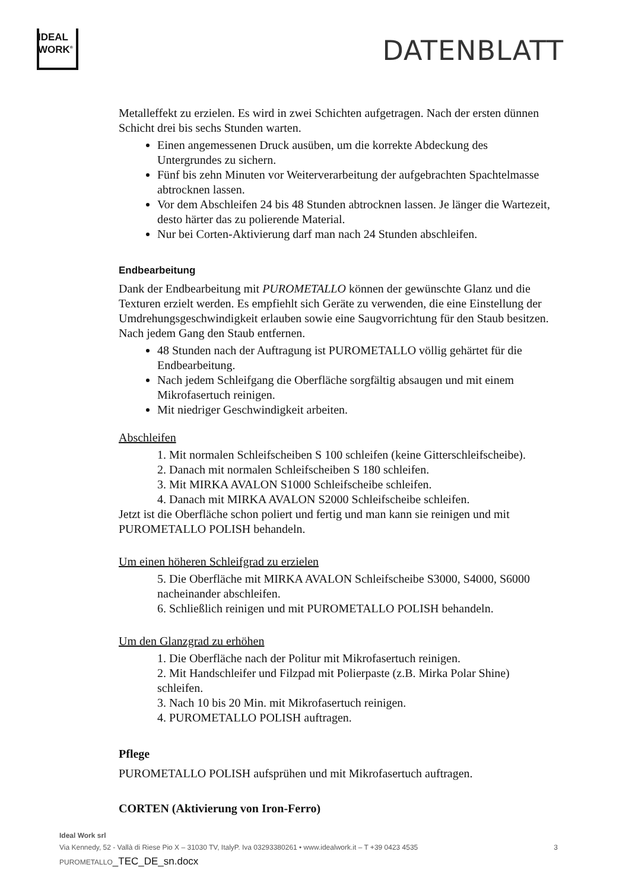IDEAL
WORK<sup>®</sup>
DATENBLATT
Metalleffekt zu erzielen. Es wird in zwei Schichten aufgetragen. Nach der ersten dünnen Schicht drei bis sechs Stunden warten.
Einen angemessenen Druck ausüben, um die korrekte Abdeckung des Untergrundes zu sichern.
Fünf bis zehn Minuten vor Weiterverarbeitung der aufgebrachten Spachtelmasse abtrocknen lassen.
Vor dem Abschleifen 24 bis 48 Stunden abtrocknen lassen. Je länger die Wartezeit, desto härter das zu polierende Material.
Nur bei Corten-Aktivierung darf man nach 24 Stunden abschleifen.
Endbearbeitung
Dank der Endbearbeitung mit PUROMETALLO können der gewünschte Glanz und die Texturen erzielt werden. Es empfiehlt sich Geräte zu verwenden, die eine Einstellung der Umdrehungsgeschwindigkeit erlauben sowie eine Saugvorrichtung für den Staub besitzen. Nach jedem Gang den Staub entfernen.
48 Stunden nach der Auftragung ist PUROMETALLO völlig gehärtet für die Endbearbeitung.
Nach jedem Schleifgang die Oberfläche sorgfältig absaugen und mit einem Mikrofasertuch reinigen.
Mit niedriger Geschwindigkeit arbeiten.
Abschleifen
1. Mit normalen Schleifscheiben S 100 schleifen (keine Gitterschleifscheibe).
2. Danach mit normalen Schleifscheiben S 180 schleifen.
3. Mit MIRKA AVALON S1000 Schleifscheibe schleifen.
4. Danach mit MIRKA AVALON S2000 Schleifscheibe schleifen.
Jetzt ist die Oberfläche schon poliert und fertig und man kann sie reinigen und mit PUROMETALLO POLISH behandeln.
Um einen höheren Schleifgrad zu erzielen
5. Die Oberfläche mit MIRKA AVALON Schleifscheibe S3000, S4000, S6000 nacheinander abschleifen.
6. Schließlich reinigen und mit PUROMETALLO POLISH behandeln.
Um den Glanzgrad zu erhöhen
1. Die Oberfläche nach der Politur mit Mikrofasertuch reinigen.
2. Mit Handschleifer und Filzpad mit Polierpaste (z.B. Mirka Polar Shine) schleifen.
3. Nach 10 bis 20 Min. mit Mikrofasertuch reinigen.
4. PUROMETALLO POLISH auftragen.
Pflege
PUROMETALLO POLISH aufsprühen und mit Mikrofasertuch auftragen.
CORTEN (Aktivierung von Iron-Ferro)
Ideal Work srl
Via Kennedy, 52 - Vallà di Riese Pio X – 31030 TV, ItalyP. Iva 03293380261 • www.idealwork.it – T +39 0423 4535 3
PUROMETALLO_TEC_DE_sn.docx